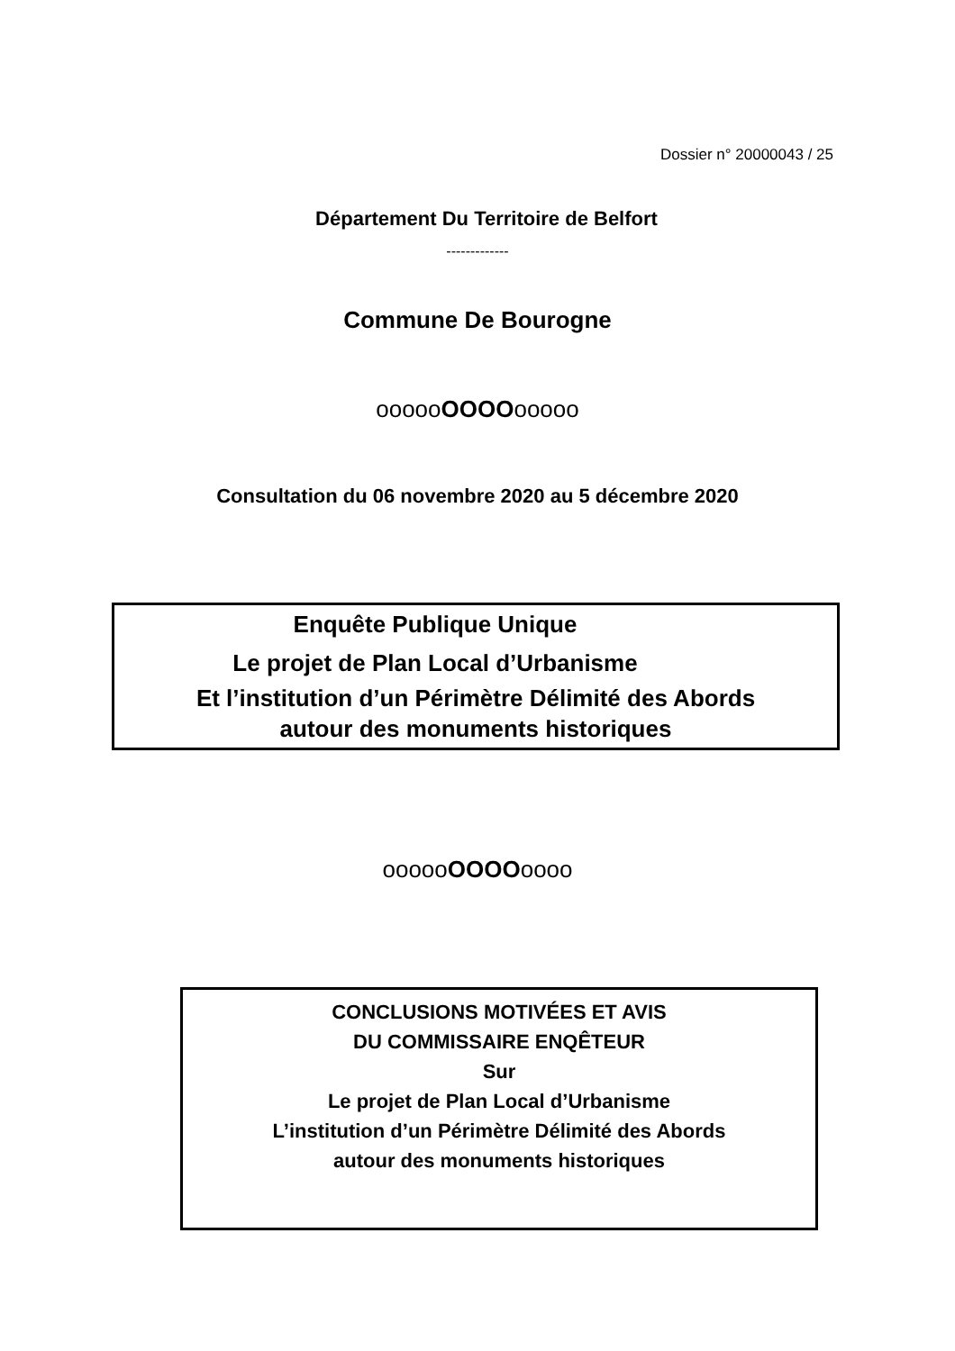Dossier n° 20000043 / 25
Département Du Territoire de Belfort
-------------
Commune De Bourogne
oooooOOOOooooo
Consultation du 06 novembre 2020 au 5 décembre 2020
Enquête Publique Unique
Le projet de Plan Local d’Urbanisme
Et l’institution d’un Périmètre Délimité des Abords
autour des monuments historiques
oooooOOOOoooo
CONCLUSIONS MOTIVÉES ET AVIS
DU COMMISSAIRE ENQÊTEUR
Sur
Le projet de Plan Local d’Urbanisme
L’institution d’un Périmètre Délimité des Abords
autour des monuments historiques